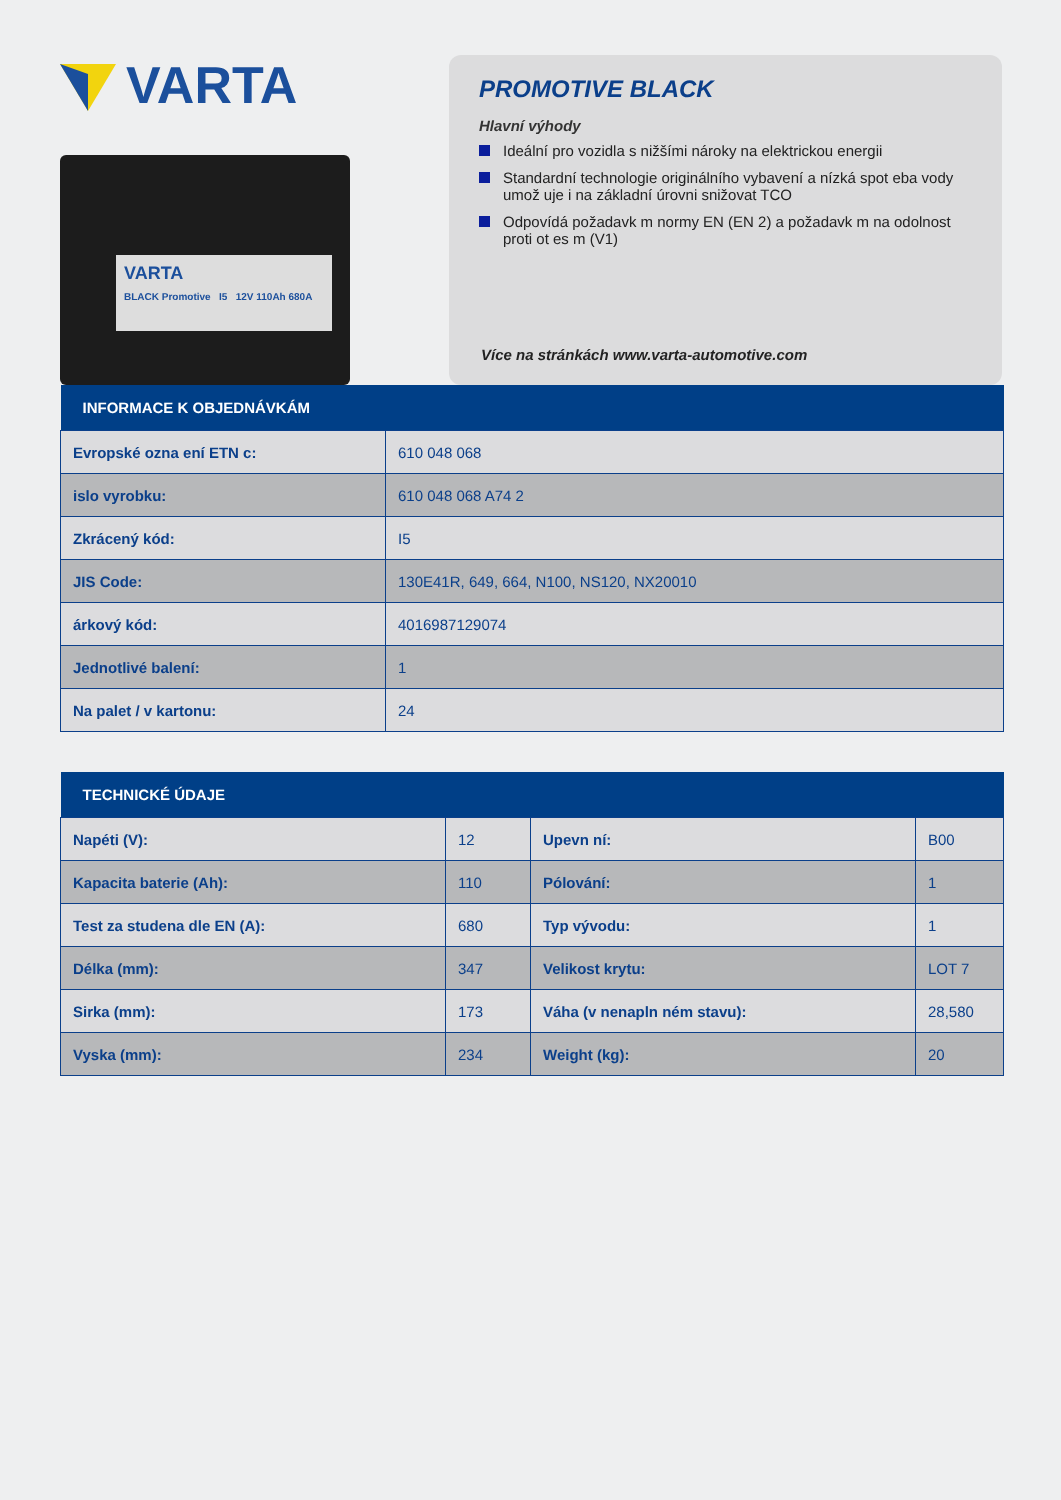VARTA
VARTA
BLACK Promotive I5 12V 110Ah 680A
PROMOTIVE BLACK
Hlavní výhody
Ideální pro vozidla s nižšími nároky na elektrickou energii
Standardní technologie originálního vybavení a nízká spot eba vody umož uje i na základní úrovni snižovat TCO
Odpovídá požadavk m normy EN (EN 2) a požadavk m na odolnost proti ot es m (V1)
Více na stránkách www.varta-automotive.com
| INFORMACE K OBJEDNÁVKÁM | |
| --- | --- |
| Evropské ozna ení ETN c: | 610 048 068 |
| islo vyrobku: | 610 048 068 A74 2 |
| Zkrácený kód: | I5 |
| JIS Code: | 130E41R, 649, 664, N100, NS120, NX20010 |
| árkový kód: | 4016987129074 |
| Jednotlivé balení: | 1 |
| Na palet / v kartonu: | 24 |
| TECHNICKÉ ÚDAJE | | | |
| --- | --- | --- | --- |
| Napéti (V): | 12 | Upevn ní: | B00 |
| Kapacita baterie (Ah): | 110 | Pólování: | 1 |
| Test za studena dle EN (A): | 680 | Typ vývodu: | 1 |
| Délka (mm): | 347 | Velikost krytu: | LOT 7 |
| Sirka (mm): | 173 | Váha (v nenapln ném stavu): | 28,580 |
| Vyska (mm): | 234 | Weight (kg): | 20 |